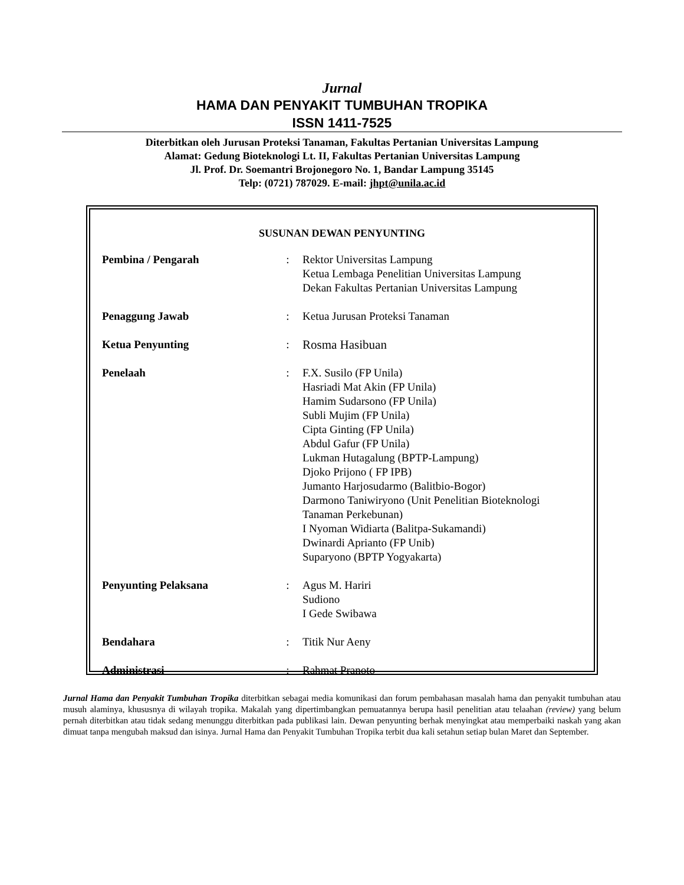Jurnal
HAMA DAN PENYAKIT TUMBUHAN TROPIKA
ISSN 1411-7525
Diterbitkan oleh Jurusan Proteksi Tanaman, Fakultas Pertanian Universitas Lampung
Alamat: Gedung Bioteknologi Lt. II, Fakultas Pertanian Universitas Lampung
Jl. Prof. Dr. Soemantri Brojonegoro No. 1, Bandar Lampung 35145
Telp: (0721) 787029. E-mail: jhpt@unila.ac.id
SUSUNAN DEWAN PENYUNTING
| Pembina / Pengarah | : | Rektor Universitas Lampung Ketua Lembaga Penelitian Universitas Lampung Dekan Fakultas Pertanian Universitas Lampung |
| Penaggung Jawab | : | Ketua Jurusan Proteksi Tanaman |
| Ketua Penyunting | : | Rosma Hasibuan |
| Penelaah | : | F.X. Susilo (FP Unila) Hasriadi Mat Akin (FP Unila) Hamim Sudarsono (FP Unila) Subli Mujim (FP Unila) Cipta Ginting (FP Unila) Abdul Gafur (FP Unila) Lukman Hutagalung (BPTP-Lampung) Djoko Prijono ( FP IPB) Jumanto Harjosudarmo (Balitbio-Bogor) Darmono Taniwiryono (Unit Penelitian Bioteknologi Tanaman Perkebunan) I Nyoman Widiarta (Balitpa-Sukamandi) Dwinardi Aprianto (FP Unib) Suparyono (BPTP Yogyakarta) |
| Penyunting Pelaksana | : | Agus M. Hariri Sudiono I Gede Swibawa |
| Bendahara | : | Titik Nur Aeny |
| Administrasi | : | Rahmat Pranoto |
Jurnal Hama dan Penyakit Tumbuhan Tropika diterbitkan sebagai media komunikasi dan forum pembahasan masalah hama dan penyakit tumbuhan atau musuh alaminya, khususnya di wilayah tropika. Makalah yang dipertimbangkan pemuatannya berupa hasil penelitian atau telaahan (review) yang belum pernah diterbitkan atau tidak sedang menunggu diterbitkan pada publikasi lain. Dewan penyunting berhak menyingkat atau memperbaiki naskah yang akan dimuat tanpa mengubah maksud dan isinya. Jurnal Hama dan Penyakit Tumbuhan Tropika terbit dua kali setahun setiap bulan Maret dan September.